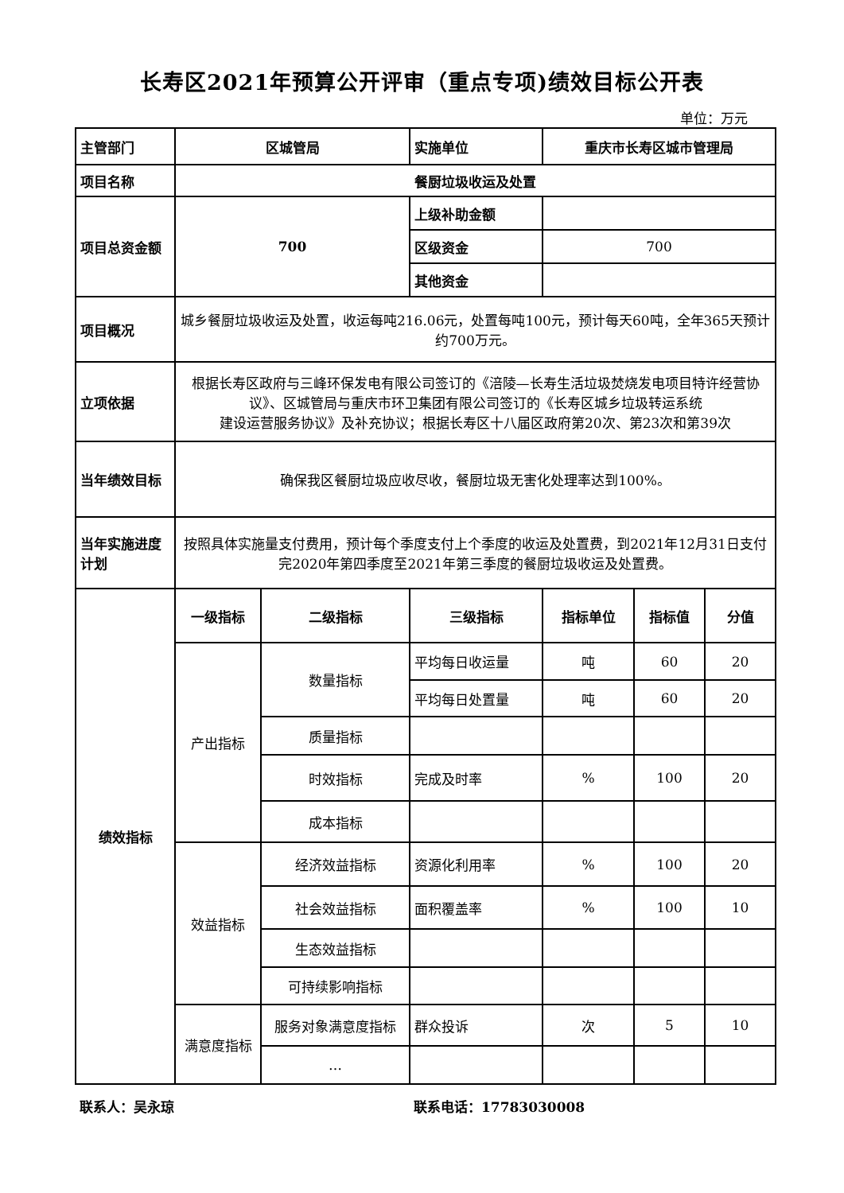长寿区2021年预算公开评审（重点专项)绩效目标公开表
单位：万元
| 主管部门 | 区城管局 | | 实施单位 | 重庆市长寿区城市管理局 | | |
| 项目名称 | 餐厨垃圾收运及处置 | | | | | |
| 项目总资金额 | 700 | | 上级补助金额 | | | |
| | | | 区级资金 | 700 | | |
| | | | 其他资金 | | | |
| 项目概况 | 城乡餐厨垃圾收运及处置，收运每吨216.06元，处置每吨100元，预计每天60吨，全年365天预计约700万元。 | | | | | |
| 立项依据 | 根据长寿区政府与三峰环保发电有限公司签订的《涪陵—长寿生活垃圾焚烧发电项目特许经营协议》、区城管局与重庆市环卫集团有限公司签订的《长寿区城乡垃圾转运系统 建设运营服务协议》及补充协议；根据长寿区十八届区政府第20次、第23次和第39次 | | | | | |
| 当年绩效目标 | 确保我区餐厨垃圾应收尽收，餐厨垃圾无害化处理率达到100%。 | | | | | |
| 当年实施进度计划 | 按照具体实施量支付费用，预计每个季度支付上个季度的收运及处置费，到2021年12月31日支付完2020年第四季度至2021年第三季度的餐厨垃圾收运及处置费。 | | | | | |
| 绩效指标 | 一级指标 | 二级指标 | 三级指标 | 指标单位 | 指标值 | 分值 |
| | 产出指标 | 数量指标 | 平均每日收运量 | 吨 | 60 | 20 |
| | | | 平均每日处置量 | 吨 | 60 | 20 |
| | | 质量指标 | | | | |
| | | 时效指标 | 完成及时率 | % | 100 | 20 |
| | | 成本指标 | | | | |
| | 效益指标 | 经济效益指标 | 资源化利用率 | % | 100 | 20 |
| | | 社会效益指标 | 面积覆盖率 | % | 100 | 10 |
| | | 生态效益指标 | | | | |
| | | 可持续影响指标 | | | | |
| | 满意度指标 | 服务对象满意度指标 | 群众投诉 | 次 | 5 | 10 |
| | | … | | | | |
联系人：吴永琼 联系电话：17783030008